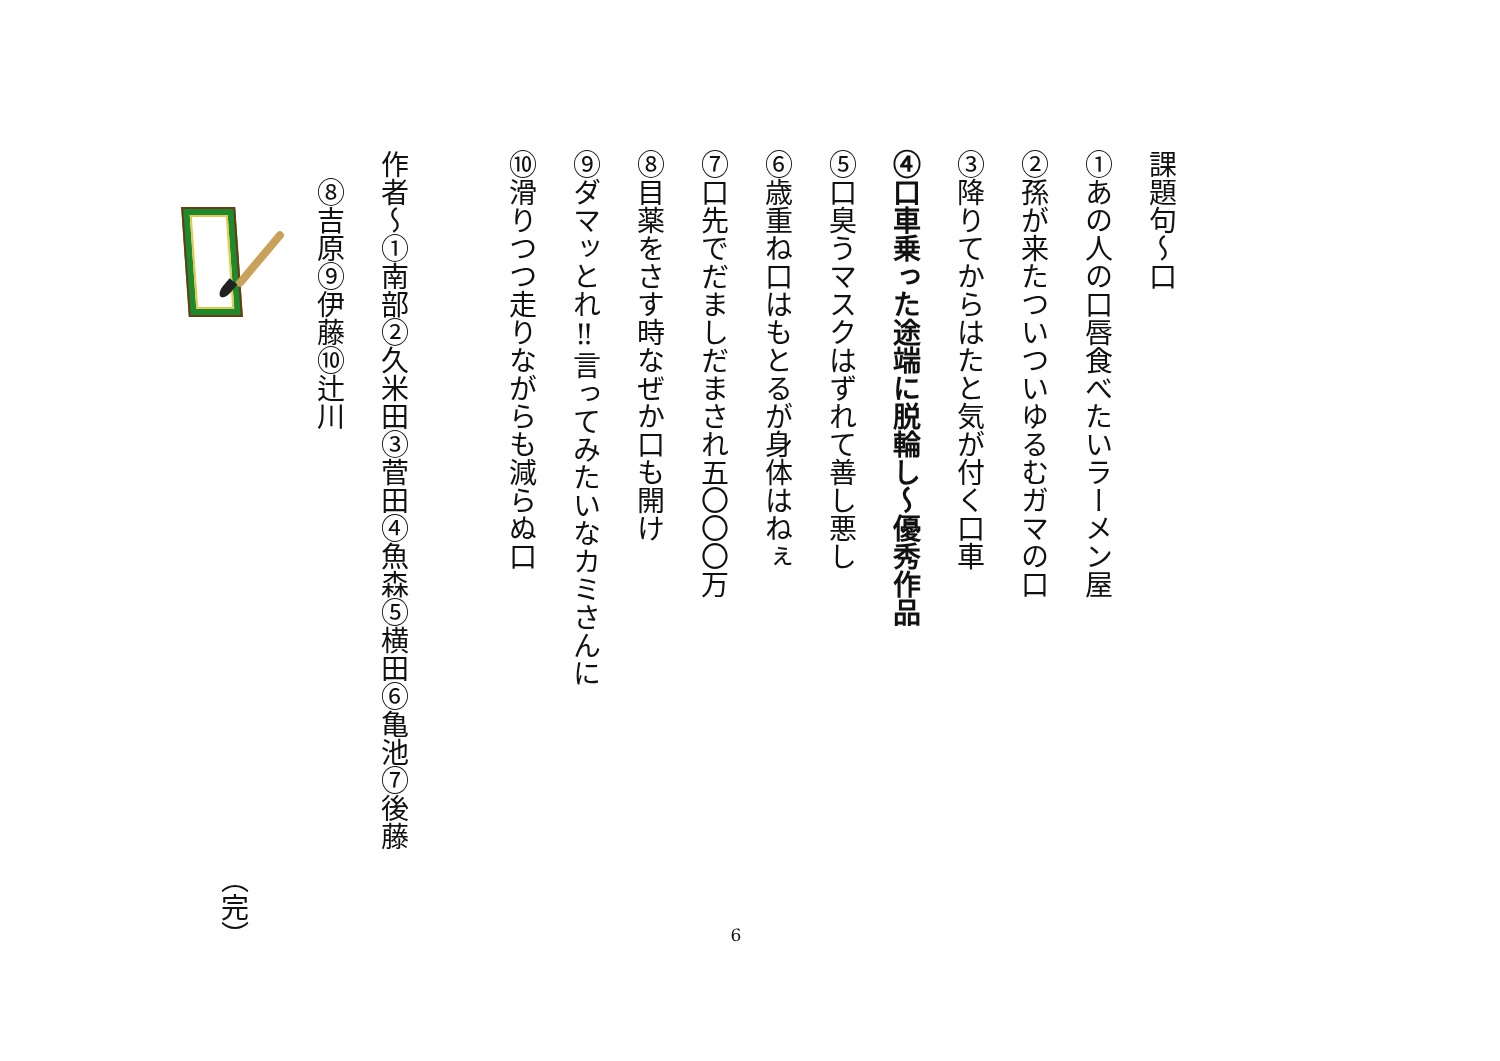課題句～口
①あの人の口唇食べたいラーメン屋
②孫が来たついついゆるむガマの口
③降りてからはたと気が付く口車
④口車乗った途端に脱輪し～優秀作品
⑤口臭うマスクはずれて善し悪し
⑥歳重ね口はもとるが身体はねぇ
⑦口先でだましだまされ五〇〇〇万
⑧目薬をさす時なぜか口も開け
⑨ダマッとれ‼言ってみたいなカミさんに
⑩滑りつつ走りながらも減らぬ口
作者～①南部②久米田③菅田④魚森⑤横田⑥亀池⑦後藤
　⑧吉原⑨伊藤⑩辻川
（完）
6